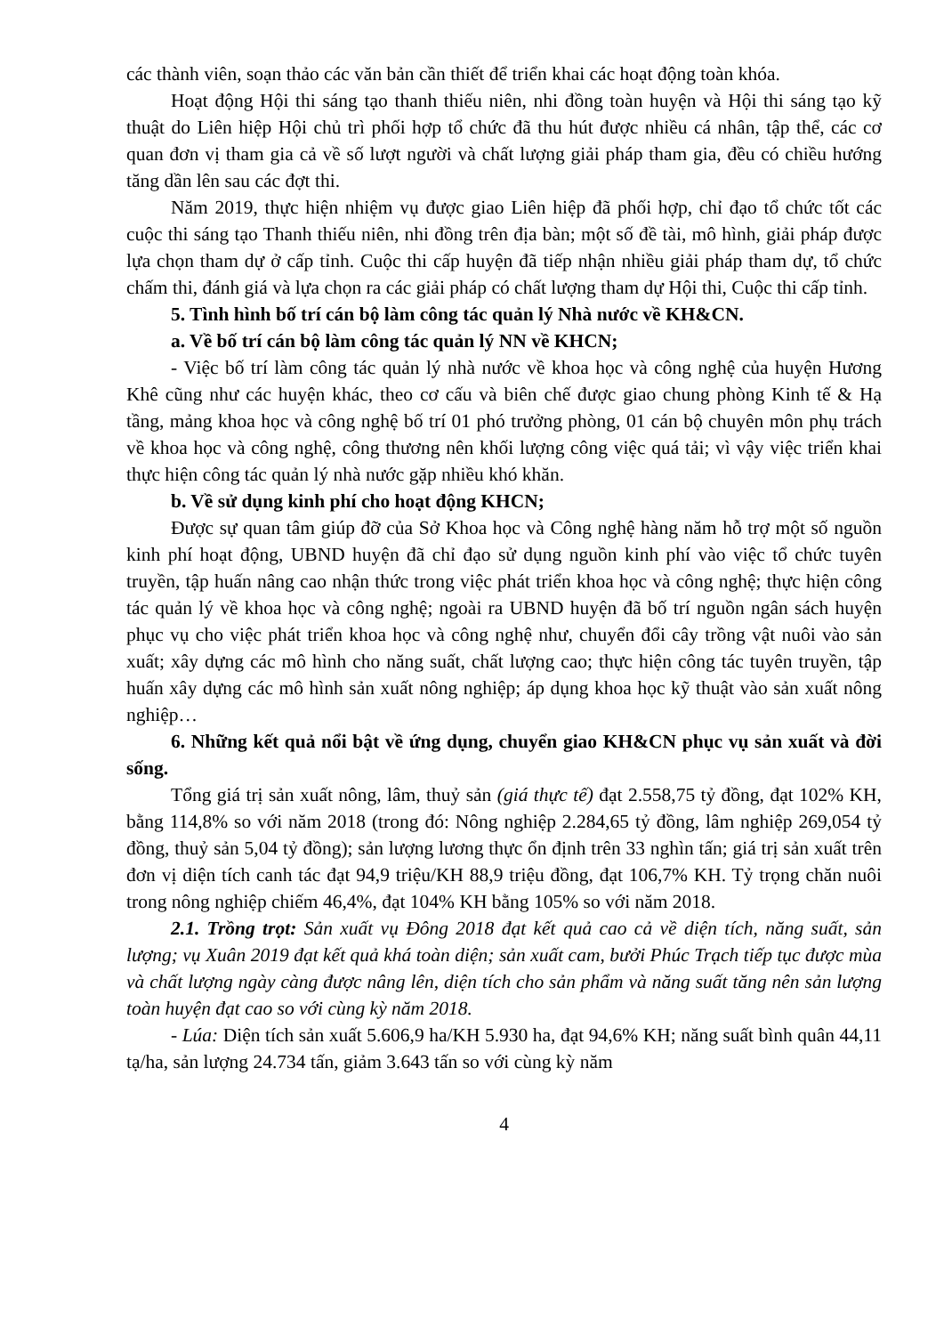các thành viên, soạn thảo các văn bản cần thiết để triển khai các hoạt động toàn khóa.
Hoạt động Hội thi sáng tạo thanh thiếu niên, nhi đồng toàn huyện và Hội thi sáng tạo kỹ thuật do Liên hiệp Hội chủ trì phối hợp tổ chức đã thu hút được nhiều cá nhân, tập thể, các cơ quan đơn vị tham gia cả về số lượt người và chất lượng giải pháp tham gia, đều có chiều hướng tăng dần lên sau các đợt thi.
Năm 2019, thực hiện nhiệm vụ được giao Liên hiệp đã phối hợp, chỉ đạo tổ chức tốt các cuộc thi sáng tạo Thanh thiếu niên, nhi đồng trên địa bàn; một số đề tài, mô hình, giải pháp được lựa chọn tham dự ở cấp tỉnh. Cuộc thi cấp huyện đã tiếp nhận nhiều giải pháp tham dự, tổ chức chấm thi, đánh giá và lựa chọn ra các giải pháp có chất lượng tham dự Hội thi, Cuộc thi cấp tỉnh.
5. Tình hình bố trí cán bộ làm công tác quản lý Nhà nước về KH&CN.
a. Về bố trí cán bộ làm công tác quản lý NN về KHCN;
- Việc bố trí làm công tác quản lý nhà nước về khoa học và công nghệ của huyện Hương Khê cũng như các huyện khác, theo cơ cấu và biên chế được giao chung phòng Kinh tế & Hạ tầng, mảng khoa học và công nghệ bố trí 01 phó trưởng phòng, 01 cán bộ chuyên môn phụ trách về khoa học và công nghệ, công thương nên khối lượng công việc quá tải; vì vậy việc triển khai thực hiện công tác quản lý nhà nước gặp nhiều khó khăn.
b. Về sử dụng kinh phí cho hoạt động KHCN;
Được sự quan tâm giúp đỡ của Sở Khoa học và Công nghệ hàng năm hỗ trợ một số nguồn kinh phí hoạt động, UBND huyện đã chỉ đạo sử dụng nguồn kinh phí vào việc tổ chức tuyên truyền, tập huấn nâng cao nhận thức trong việc phát triển khoa học và công nghệ; thực hiện công tác quản lý về khoa học và công nghệ; ngoài ra UBND huyện đã bố trí nguồn ngân sách huyện phục vụ cho việc phát triển khoa học và công nghệ như, chuyển đổi cây trồng vật nuôi vào sản xuất; xây dựng các mô hình cho năng suất, chất lượng cao; thực hiện công tác tuyên truyền, tập huấn xây dựng các mô hình sản xuất nông nghiệp; áp dụng khoa học kỹ thuật vào sản xuất nông nghiệp…
6. Những kết quả nổi bật về ứng dụng, chuyển giao KH&CN phục vụ sản xuất và đời sống.
Tổng giá trị sản xuất nông, lâm, thuỷ sản (giá thực tế) đạt 2.558,75 tỷ đồng, đạt 102% KH, bằng 114,8% so với năm 2018 (trong đó: Nông nghiệp 2.284,65 tỷ đồng, lâm nghiệp 269,054 tỷ đồng, thuỷ sản 5,04 tỷ đồng); sản lượng lương thực ổn định trên 33 nghìn tấn; giá trị sản xuất trên đơn vị diện tích canh tác đạt 94,9 triệu/KH 88,9 triệu đồng, đạt 106,7% KH. Tỷ trọng chăn nuôi trong nông nghiệp chiếm 46,4%, đạt 104% KH bằng 105% so với năm 2018.
2.1. Trồng trọt: Sản xuất vụ Đông 2018 đạt kết quả cao cả về diện tích, năng suất, sản lượng; vụ Xuân 2019 đạt kết quả khá toàn diện; sản xuất cam, bưởi Phúc Trạch tiếp tục được mùa và chất lượng ngày càng được nâng lên, diện tích cho sản phẩm và năng suất tăng nên sản lượng toàn huyện đạt cao so với cùng kỳ năm 2018.
- Lúa: Diện tích sản xuất 5.606,9 ha/KH 5.930 ha, đạt 94,6% KH; năng suất bình quân 44,11 tạ/ha, sản lượng 24.734 tấn, giảm 3.643 tấn so với cùng kỳ năm
4